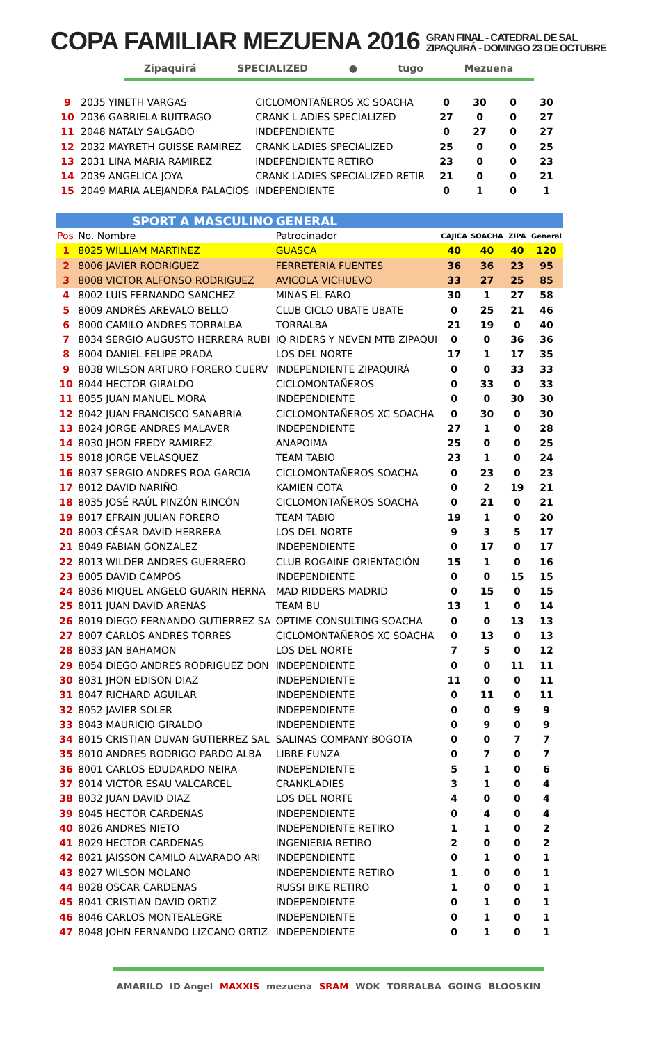COPA FAMILIAR MEZUENA 2016 GRAN FINAL - CATEDRAL DE SAL
ZIPAQUIRÁ - DOMINGO 23 DE OCTUBRE
Zipaquirá SPECIALIZED ● tugo Mezuena
| 9 | 2035 YINETH VARGAS | CICLOMONTAÑEROS XC SOACHA | 0 | 30 | 0 | 30 |
| 10 | 2036 GABRIELA BUITRAGO | CRANK L ADIES SPECIALIZED | 27 | 0 | 0 | 27 |
| 11 | 2048 NATALY SALGADO | INDEPENDIENTE | 0 | 27 | 0 | 27 |
| 12 | 2032 MAYRETH GUISSE RAMIREZ | CRANK LADIES SPECIALIZED | 25 | 0 | 0 | 25 |
| 13 | 2031 LINA MARIA RAMIREZ | INDEPENDIENTE RETIRO | 23 | 0 | 0 | 23 |
| 14 | 2039 ANGELICA JOYA | CRANK LADIES SPECIALIZED RETIR | 21 | 0 | 0 | 21 |
| 15 | 2049 MARIA ALEJANDRA PALACIOS | INDEPENDIENTE | 0 | 1 | 0 | 1 |
| | SPORT A MASCULINO | GENERAL | | | | |
| Pos | No. Nombre | Patrocinador | CAJICA | SOACHA | ZIPA | General |
| 1 | 8025 WILLIAM MARTINEZ | GUASCA | 40 | 40 | 40 | 120 |
| 2 | 8006 JAVIER RODRIGUEZ | FERRETERIA FUENTES | 36 | 36 | 23 | 95 |
| 3 | 8008 VICTOR ALFONSO RODRIGUEZ | AVICOLA VICHUEVO | 33 | 27 | 25 | 85 |
| 4 | 8002 LUIS FERNANDO SANCHEZ | MINAS EL FARO | 30 | 1 | 27 | 58 |
| 5 | 8009 ANDRÉS AREVALO BELLO | CLUB CICLO UBATE UBATÉ | 0 | 25 | 21 | 46 |
| 6 | 8000 CAMILO ANDRES TORRALBA | TORRALBA | 21 | 19 | 0 | 40 |
| 7 | 8034 SERGIO AUGUSTO HERRERA RUBI | IQ RIDERS Y NEVEN MTB ZIPAQUI | 0 | 0 | 36 | 36 |
| 8 | 8004 DANIEL FELIPE PRADA | LOS DEL NORTE | 17 | 1 | 17 | 35 |
| 9 | 8038 WILSON ARTURO FORERO CUERV | INDEPENDIENTE ZIPAQUIRÁ | 0 | 0 | 33 | 33 |
| 10 | 8044 HECTOR GIRALDO | CICLOMONTAÑEROS | 0 | 33 | 0 | 33 |
| 11 | 8055 JUAN MANUEL MORA | INDEPENDIENTE | 0 | 0 | 30 | 30 |
| 12 | 8042 JUAN FRANCISCO SANABRIA | CICLOMONTAÑEROS XC SOACHA | 0 | 30 | 0 | 30 |
| 13 | 8024 JORGE ANDRES MALAVER | INDEPENDIENTE | 27 | 1 | 0 | 28 |
| 14 | 8030 JHON FREDY RAMIREZ | ANAPOIMA | 25 | 0 | 0 | 25 |
| 15 | 8018 JORGE VELASQUEZ | TEAM TABIO | 23 | 1 | 0 | 24 |
| 16 | 8037 SERGIO ANDRES ROA GARCIA | CICLOMONTAÑEROS SOACHA | 0 | 23 | 0 | 23 |
| 17 | 8012 DAVID NARIÑO | KAMIEN COTA | 0 | 2 | 19 | 21 |
| 18 | 8035 JOSÉ RAÚL PINZÓN RINCÓN | CICLOMONTAÑEROS SOACHA | 0 | 21 | 0 | 21 |
| 19 | 8017 EFRAIN JULIAN FORERO | TEAM TABIO | 19 | 1 | 0 | 20 |
| 20 | 8003 CÉSAR DAVID HERRERA | LOS DEL NORTE | 9 | 3 | 5 | 17 |
| 21 | 8049 FABIAN GONZALEZ | INDEPENDIENTE | 0 | 17 | 0 | 17 |
| 22 | 8013 WILDER ANDRES GUERRERO | CLUB ROGAINE ORIENTACIÓN | 15 | 1 | 0 | 16 |
| 23 | 8005 DAVID CAMPOS | INDEPENDIENTE | 0 | 0 | 15 | 15 |
| 24 | 8036 MIQUEL ANGELO GUARIN HERNA | MAD RIDDERS MADRID | 0 | 15 | 0 | 15 |
| 25 | 8011 JUAN DAVID ARENAS | TEAM BU | 13 | 1 | 0 | 14 |
| 26 | 8019 DIEGO FERNANDO GUTIERREZ SA | OPTIME CONSULTING SOACHA | 0 | 0 | 13 | 13 |
| 27 | 8007 CARLOS ANDRES TORRES | CICLOMONTAÑEROS XC SOACHA | 0 | 13 | 0 | 13 |
| 28 | 8033 JAN BAHAMON | LOS DEL NORTE | 7 | 5 | 0 | 12 |
| 29 | 8054 DIEGO ANDRES RODRIGUEZ DON | INDEPENDIENTE | 0 | 0 | 11 | 11 |
| 30 | 8031 JHON EDISON DIAZ | INDEPENDIENTE | 11 | 0 | 0 | 11 |
| 31 | 8047 RICHARD AGUILAR | INDEPENDIENTE | 0 | 11 | 0 | 11 |
| 32 | 8052 JAVIER SOLER | INDEPENDIENTE | 0 | 0 | 9 | 9 |
| 33 | 8043 MAURICIO GIRALDO | INDEPENDIENTE | 0 | 9 | 0 | 9 |
| 34 | 8015 CRISTIAN DUVAN GUTIERREZ SAL | SALINAS COMPANY BOGOTÁ | 0 | 0 | 7 | 7 |
| 35 | 8010 ANDRES RODRIGO PARDO ALBA | LIBRE FUNZA | 0 | 7 | 0 | 7 |
| 36 | 8001 CARLOS EDUDARDO NEIRA | INDEPENDIENTE | 5 | 1 | 0 | 6 |
| 37 | 8014 VICTOR ESAU VALCARCEL | CRANKLADIES | 3 | 1 | 0 | 4 |
| 38 | 8032 JUAN DAVID DIAZ | LOS DEL NORTE | 4 | 0 | 0 | 4 |
| 39 | 8045 HECTOR CARDENAS | INDEPENDIENTE | 0 | 4 | 0 | 4 |
| 40 | 8026 ANDRES NIETO | INDEPENDIENTE RETIRO | 1 | 1 | 0 | 2 |
| 41 | 8029 HECTOR CARDENAS | INGENIERIA RETIRO | 2 | 0 | 0 | 2 |
| 42 | 8021 JAISSON CAMILO ALVARADO ARI | INDEPENDIENTE | 0 | 1 | 0 | 1 |
| 43 | 8027 WILSON MOLANO | INDEPENDIENTE RETIRO | 1 | 0 | 0 | 1 |
| 44 | 8028 OSCAR CARDENAS | RUSSI BIKE RETIRO | 1 | 0 | 0 | 1 |
| 45 | 8041 CRISTIAN DAVID ORTIZ | INDEPENDIENTE | 0 | 1 | 0 | 1 |
| 46 | 8046 CARLOS MONTEALEGRE | INDEPENDIENTE | 0 | 1 | 0 | 1 |
| 47 | 8048 JOHN FERNANDO LIZCANO ORTIZ | INDEPENDIENTE | 0 | 1 | 0 | 1 |
AMARILO ID Angel MAXXIS mezuena SRAM WOK TORRALBA GOING BLOOSKIN